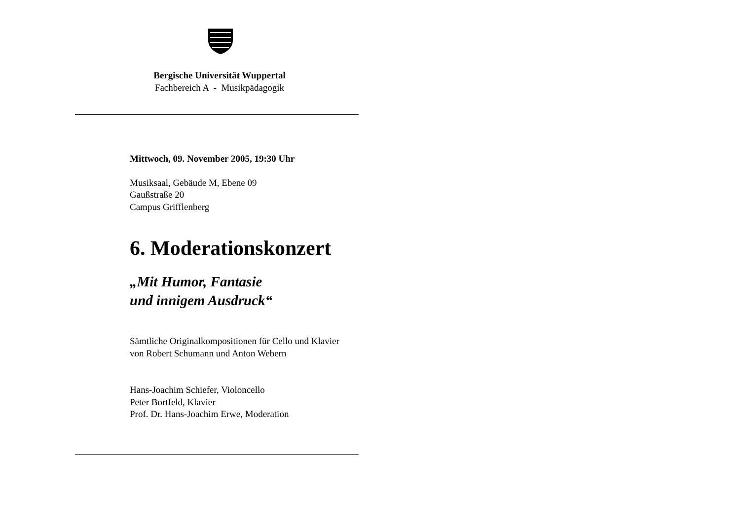Bergische Universität Wuppertal
Fachbereich A - Musikpädagogik
Mittwoch, 09. November 2005, 19:30 Uhr
Musiksaal, Gebäude M, Ebene 09
Gaußstraße 20
Campus Grifflenberg
6. Moderationskonzert
„Mit Humor, Fantasie
und innigem Ausdruck“
Sämtliche Originalkompositionen für Cello und Klavier
von Robert Schumann und Anton Webern
Hans-Joachim Schiefer, Violoncello
Peter Bortfeld, Klavier
Prof. Dr. Hans-Joachim Erwe, Moderation